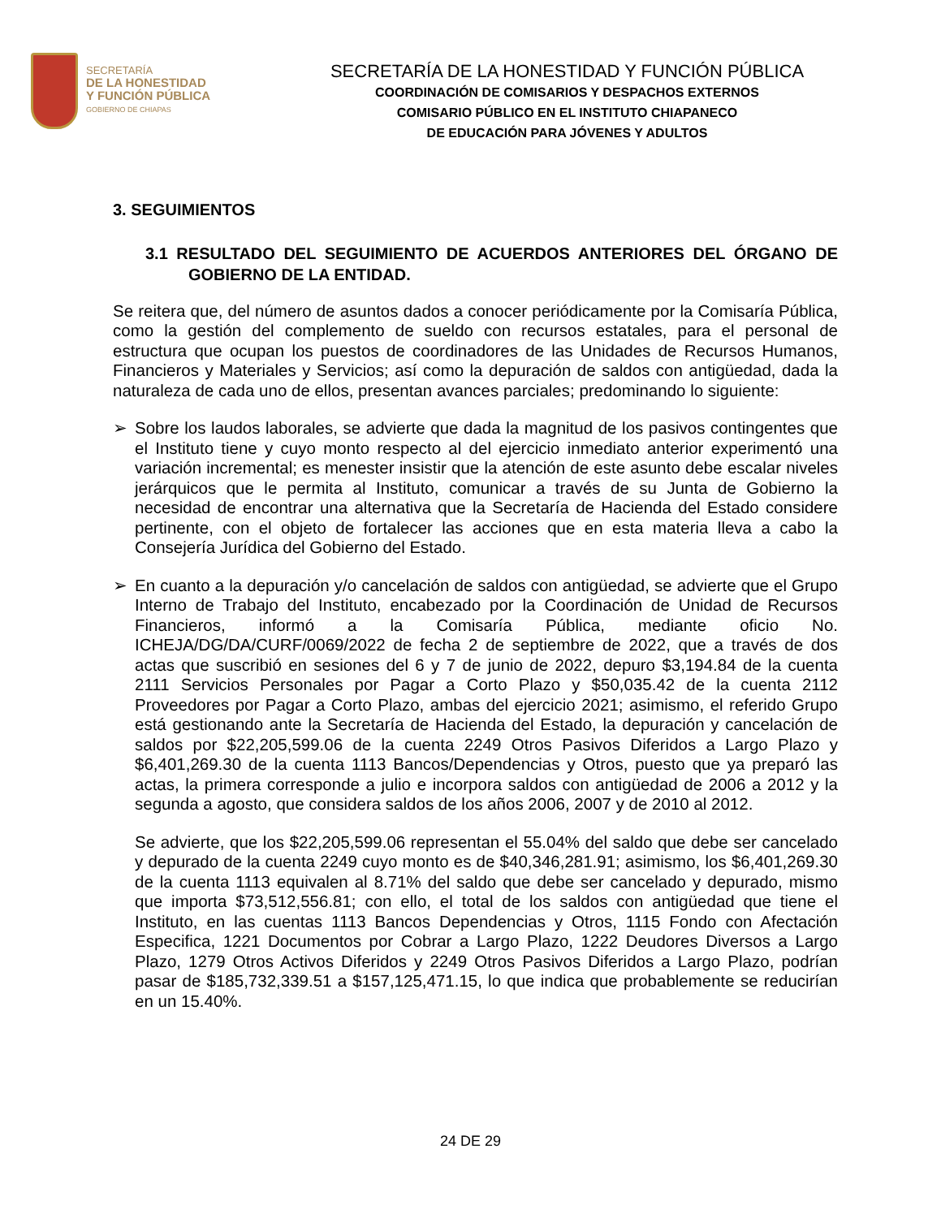SECRETARÍA
DE LA HONESTIDAD
Y FUNCIÓN PÚBLICA
GOBIERNO DE CHIAPAS
SECRETARÍA DE LA HONESTIDAD Y FUNCIÓN PÚBLICA
COORDINACIÓN DE COMISARIOS Y DESPACHOS EXTERNOS
COMISARIO PÚBLICO EN EL INSTITUTO CHIAPANECO
DE EDUCACIÓN PARA JÓVENES Y ADULTOS
3. SEGUIMIENTOS
3.1 RESULTADO DEL SEGUIMIENTO DE ACUERDOS ANTERIORES DEL ÓRGANO DE GOBIERNO DE LA ENTIDAD.
Se reitera que, del número de asuntos dados a conocer periódicamente por la Comisaría Pública, como la gestión del complemento de sueldo con recursos estatales, para el personal de estructura que ocupan los puestos de coordinadores de las Unidades de Recursos Humanos, Financieros y Materiales y Servicios; así como la depuración de saldos con antigüedad, dada la naturaleza de cada uno de ellos, presentan avances parciales; predominando lo siguiente:
➢ Sobre los laudos laborales, se advierte que dada la magnitud de los pasivos contingentes que el Instituto tiene y cuyo monto respecto al del ejercicio inmediato anterior experimentó una variación incremental; es menester insistir que la atención de este asunto debe escalar niveles jerárquicos que le permita al Instituto, comunicar a través de su Junta de Gobierno la necesidad de encontrar una alternativa que la Secretaría de Hacienda del Estado considere pertinente, con el objeto de fortalecer las acciones que en esta materia lleva a cabo la Consejería Jurídica del Gobierno del Estado.
➢ En cuanto a la depuración y/o cancelación de saldos con antigüedad, se advierte que el Grupo Interno de Trabajo del Instituto, encabezado por la Coordinación de Unidad de Recursos Financieros, informó a la Comisaría Pública, mediante oficio No. ICHEJA/DG/DA/CURF/0069/2022 de fecha 2 de septiembre de 2022, que a través de dos actas que suscribió en sesiones del 6 y 7 de junio de 2022, depuro $3,194.84 de la cuenta 2111 Servicios Personales por Pagar a Corto Plazo y $50,035.42 de la cuenta 2112 Proveedores por Pagar a Corto Plazo, ambas del ejercicio 2021; asimismo, el referido Grupo está gestionando ante la Secretaría de Hacienda del Estado, la depuración y cancelación de saldos por $22,205,599.06 de la cuenta 2249 Otros Pasivos Diferidos a Largo Plazo y $6,401,269.30 de la cuenta 1113 Bancos/Dependencias y Otros, puesto que ya preparó las actas, la primera corresponde a julio e incorpora saldos con antigüedad de 2006 a 2012 y la segunda a agosto, que considera saldos de los años 2006, 2007 y de 2010 al 2012.
Se advierte, que los $22,205,599.06 representan el 55.04% del saldo que debe ser cancelado y depurado de la cuenta 2249 cuyo monto es de $40,346,281.91; asimismo, los $6,401,269.30 de la cuenta 1113 equivalen al 8.71% del saldo que debe ser cancelado y depurado, mismo que importa $73,512,556.81; con ello, el total de los saldos con antigüedad que tiene el Instituto, en las cuentas 1113 Bancos Dependencias y Otros, 1115 Fondo con Afectación Especifica, 1221 Documentos por Cobrar a Largo Plazo, 1222 Deudores Diversos a Largo Plazo, 1279 Otros Activos Diferidos y 2249 Otros Pasivos Diferidos a Largo Plazo, podrían pasar de $185,732,339.51 a $157,125,471.15, lo que indica que probablemente se reducirían en un 15.40%.
24 DE 29